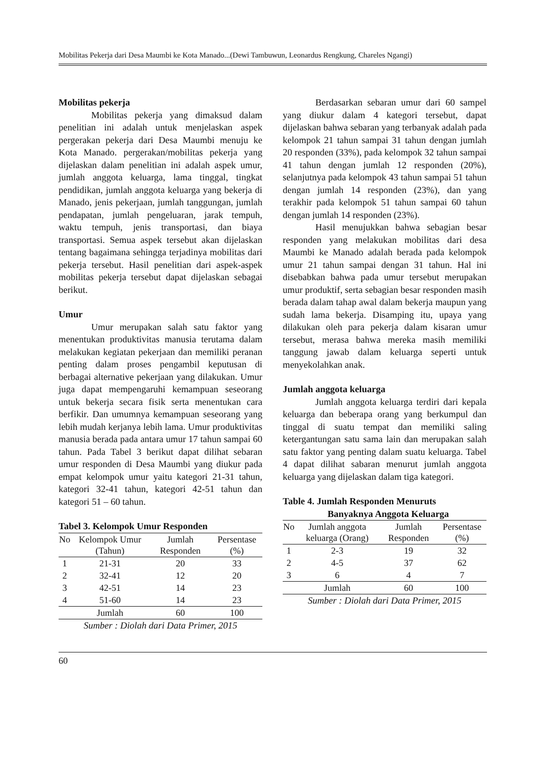Mobilitas Pekerja dari Desa Maumbi ke Kota Manado...(Dewi Tambuwun, Leonardus Rengkung, Chareles Ngangi)
Mobilitas pekerja
Mobilitas pekerja yang dimaksud dalam penelitian ini adalah untuk menjelaskan aspek pergerakan pekerja dari Desa Maumbi menuju ke Kota Manado. pergerakan/mobilitas pekerja yang dijelaskan dalam penelitian ini adalah aspek umur, jumlah anggota keluarga, lama tinggal, tingkat pendidikan, jumlah anggota keluarga yang bekerja di Manado, jenis pekerjaan, jumlah tanggungan, jumlah pendapatan, jumlah pengeluaran, jarak tempuh, waktu tempuh, jenis transportasi, dan biaya transportasi. Semua aspek tersebut akan dijelaskan tentang bagaimana sehingga terjadinya mobilitas dari pekerja tersebut. Hasil penelitian dari aspek-aspek mobilitas pekerja tersebut dapat dijelaskan sebagai berikut.
Umur
Umur merupakan salah satu faktor yang menentukan produktivitas manusia terutama dalam melakukan kegiatan pekerjaan dan memiliki peranan penting dalam proses pengambil keputusan di berbagai alternative pekerjaan yang dilakukan. Umur juga dapat mempengaruhi kemampuan seseorang untuk bekerja secara fisik serta menentukan cara berfikir. Dan umumnya kemampuan seseorang yang lebih mudah kerjanya lebih lama. Umur produktivitas manusia berada pada antara umur 17 tahun sampai 60 tahun. Pada Tabel 3 berikut dapat dilihat sebaran umur responden di Desa Maumbi yang diukur pada empat kelompok umur yaitu kategori 21-31 tahun, kategori 32-41 tahun, kategori 42-51 tahun dan kategori 51 – 60 tahun.
Tabel 3. Kelompok Umur Responden
| No | Kelompok Umur (Tahun) | Jumlah Responden | Persentase (%) |
| --- | --- | --- | --- |
| 1 | 21-31 | 20 | 33 |
| 2 | 32-41 | 12 | 20 |
| 3 | 42-51 | 14 | 23 |
| 4 | 51-60 | 14 | 23 |
| | Jumlah | 60 | 100 |
Sumber : Diolah dari Data Primer, 2015
Berdasarkan sebaran umur dari 60 sampel yang diukur dalam 4 kategori tersebut, dapat dijelaskan bahwa sebaran yang terbanyak adalah pada kelompok 21 tahun sampai 31 tahun dengan jumlah 20 responden (33%), pada kelompok 32 tahun sampai 41 tahun dengan jumlah 12 responden (20%), selanjutnya pada kelompok 43 tahun sampai 51 tahun dengan jumlah 14 responden (23%), dan yang terakhir pada kelompok 51 tahun sampai 60 tahun dengan jumlah 14 responden (23%).
Hasil menujukkan bahwa sebagian besar responden yang melakukan mobilitas dari desa Maumbi ke Manado adalah berada pada kelompok umur 21 tahun sampai dengan 31 tahun. Hal ini disebabkan bahwa pada umur tersebut merupakan umur produktif, serta sebagian besar responden masih berada dalam tahap awal dalam bekerja maupun yang sudah lama bekerja. Disamping itu, upaya yang dilakukan oleh para pekerja dalam kisaran umur tersebut, merasa bahwa mereka masih memiliki tanggung jawab dalam keluarga seperti untuk menyekolahkan anak.
Jumlah anggota keluarga
Jumlah anggota keluarga terdiri dari kepala keluarga dan beberapa orang yang berkumpul dan tinggal di suatu tempat dan memiliki saling ketergantungan satu sama lain dan merupakan salah satu faktor yang penting dalam suatu keluarga. Tabel 4 dapat dilihat sabaran menurut jumlah anggota keluarga yang dijelaskan dalam tiga kategori.
Table 4. Jumlah Responden Menuruts
Banyaknya Anggota Keluarga
| No | Jumlah anggota keluarga (Orang) | Jumlah Responden | Persentase (%) |
| --- | --- | --- | --- |
| 1 | 2-3 | 19 | 32 |
| 2 | 4-5 | 37 | 62 |
| 3 | 6 | 4 | 7 |
| | Jumlah | 60 | 100 |
Sumber : Diolah dari Data Primer, 2015
60